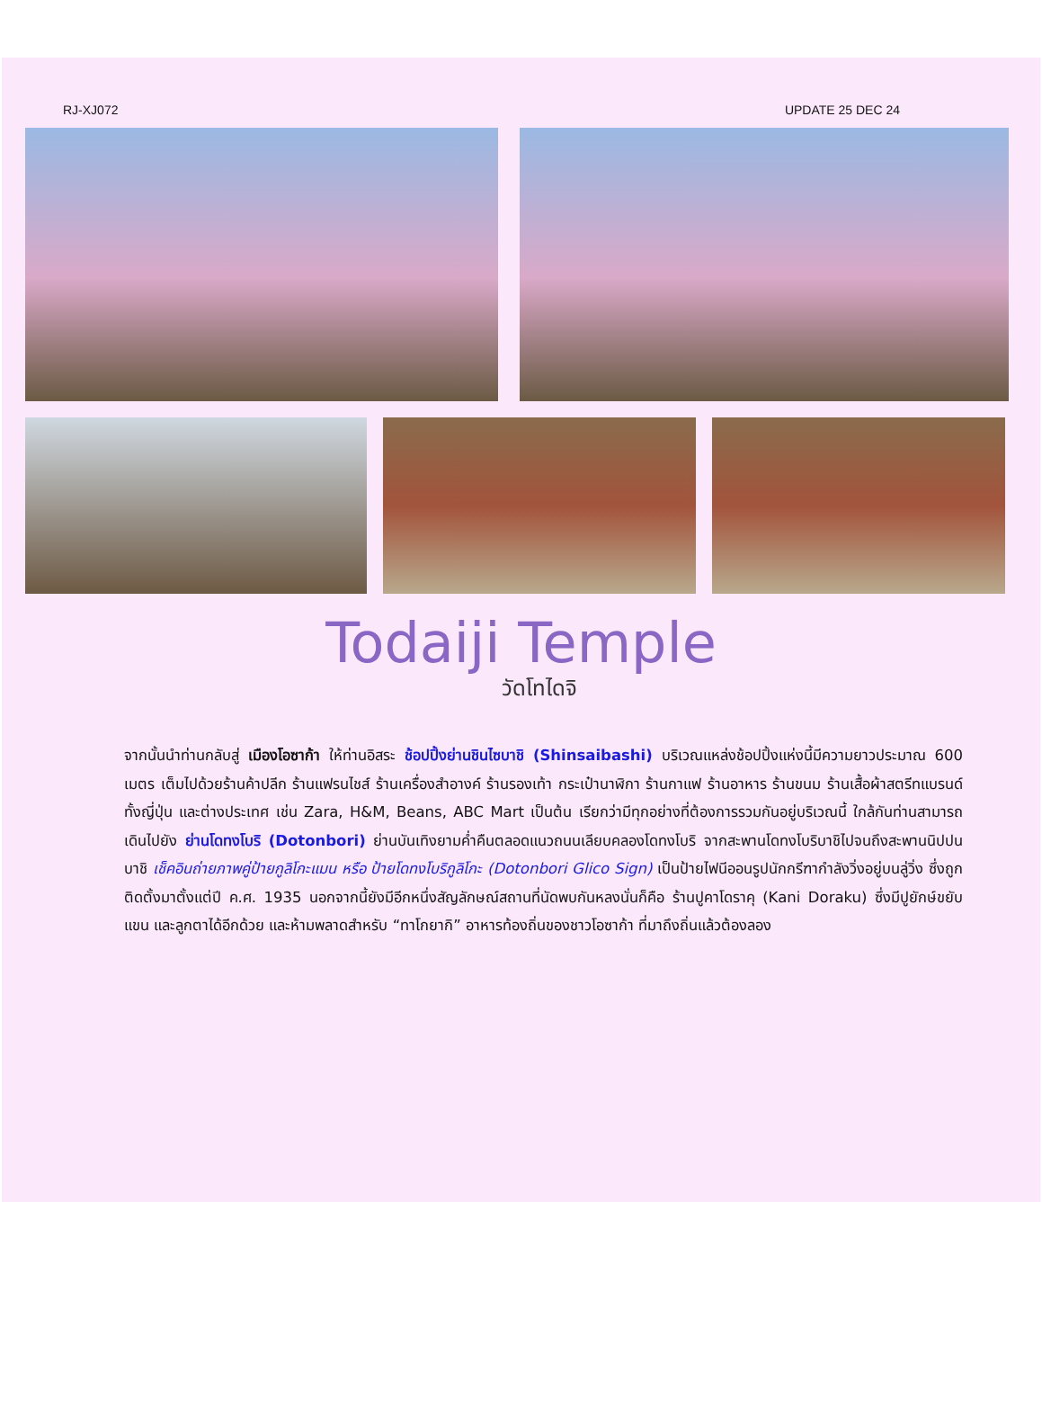RJ-XJ072 UPDATE 25 DEC 24
Todaiji Temple
วัดโทไดจิ
จากนั้นนำท่านกลับสู่ เมืองโอซาก้า ให้ท่านอิสระ ช้อปปิ้งย่านชินไซบาชิ (Shinsaibashi) บริเวณแหล่งช้อปปิ้งแห่งนี้มีความยาวประมาณ 600 เมตร เต็มไปด้วยร้านค้าปลีก ร้านแฟรนไชส์ ร้านเครื่องสำอางค์ ร้านรองเท้า กระเป๋านาฬิกา ร้านกาแฟ ร้านอาหาร ร้านขนม ร้านเสื้อผ้าสตรีทแบรนด์ทั้งญี่ปุ่น และต่างประเทศ เช่น Zara, H&M, Beans, ABC Mart เป็นต้น เรียกว่ามีทุกอย่างที่ต้องการรวมกันอยู่บริเวณนี้ ใกล้กันท่านสามารถเดินไปยัง ย่านโดทงโบริ (Dotonbori) ย่านบันเทิงยามค่ำคืนตลอดแนวถนนเลียบคลองโดทงโบริ จากสะพานโดทงโบริบาชิไปจนถึงสะพานนิปปนบาชิ เช็คอินถ่ายภาพคู่ป้ายกูลิโกะแมน หรือ ป้ายโดทงโบริกูลิโกะ (Dotonbori Glico Sign) เป็นป้ายไฟนีออนรูปนักกรีฑากำลังวิ่งอยู่บนลู่วิ่ง ซึ่งถูกติดตั้งมาตั้งแต่ปี ค.ศ. 1935 นอกจากนี้ยังมีอีกหนึ่งสัญลักษณ์สถานที่นัดพบกันหลงนั่นก็คือ ร้านปูคาโดราคุ (Kani Doraku) ซึ่งมีปูยักษ์ขยับแขน และลูกตาได้อีกด้วย และห้ามพลาดสำหรับ “ทาโกยากิ” อาหารท้องถิ่นของชาวโอซาก้า ที่มาถึงถิ่นแล้วต้องลอง